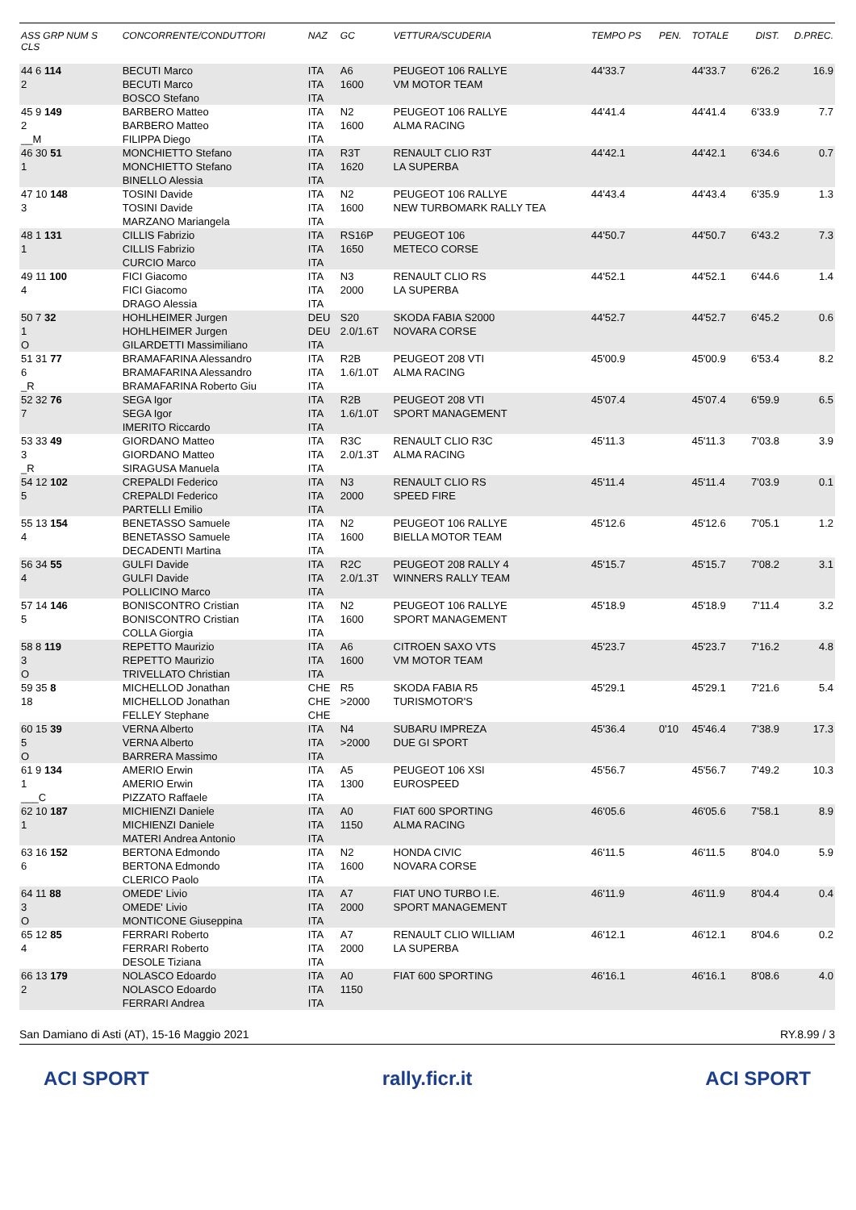| ASS GRP NUM S CLS | CONCORRENTE/CONDUTTORI | NAZ | GC | VETTURA/SCUDERIA | TEMPO PS | PEN. | TOTALE | DIST. | D.PREC. |
| --- | --- | --- | --- | --- | --- | --- | --- | --- | --- |
| 44 6 114 2 | BECUTI Marco BECUTI Marco BOSCO Stefano | ITA ITA ITA | A6 1600 | PEUGEOT 106 RALLYE VM MOTOR TEAM | 44'33.7 | | 44'33.7 | 6'26.2 | 16.9 |
| 45 9 149 2 __M | BARBERO Matteo BARBERO Matteo FILIPPA Diego | ITA ITA ITA | N2 1600 | PEUGEOT 106 RALLYE ALMA RACING | 44'41.4 | | 44'41.4 | 6'33.9 | 7.7 |
| 46 30 51 1 | MONCHIETTO Stefano MONCHIETTO Stefano BINELLO Alessia | ITA ITA ITA | R3T 1620 | RENAULT CLIO R3T LA SUPERBA | 44'42.1 | | 44'42.1 | 6'34.6 | 0.7 |
| 47 10 148 3 | TOSINI Davide TOSINI Davide MARZANO Mariangela | ITA ITA ITA | N2 1600 | PEUGEOT 106 RALLYE NEW TURBOMARK RALLY TEA | 44'43.4 | | 44'43.4 | 6'35.9 | 1.3 |
| 48 1 131 1 | CILLIS Fabrizio CILLIS Fabrizio CURCIO Marco | ITA ITA ITA | RS16P 1650 | PEUGEOT 106 METECO CORSE | 44'50.7 | | 44'50.7 | 6'43.2 | 7.3 |
| 49 11 100 4 | FICI Giacomo FICI Giacomo DRAGO Alessia | ITA ITA ITA | N3 2000 | RENAULT CLIO RS LA SUPERBA | 44'52.1 | | 44'52.1 | 6'44.6 | 1.4 |
| 50 7 32 1 O | HOHLHEIMER Jurgen HOHLHEIMER Jurgen GILARDETTI Massimiliano | DEU DEU ITA | S20 2.0/1.6T | SKODA FABIA S2000 NOVARA CORSE | 44'52.7 | | 44'52.7 | 6'45.2 | 0.6 |
| 51 31 77 6 _R | BRAMAFARINA Alessandro BRAMAFARINA Alessandro BRAMAFARINA Roberto Giu | ITA ITA ITA | R2B 1.6/1.0T | PEUGEOT 208 VTI ALMA RACING | 45'00.9 | | 45'00.9 | 6'53.4 | 8.2 |
| 52 32 76 7 | SEGA Igor SEGA Igor IMERITO Riccardo | ITA ITA ITA | R2B 1.6/1.0T | PEUGEOT 208 VTI SPORT MANAGEMENT | 45'07.4 | | 45'07.4 | 6'59.9 | 6.5 |
| 53 33 49 3 _R | GIORDANO Matteo GIORDANO Matteo SIRAGUSA Manuela | ITA ITA ITA | R3C 2.0/1.3T | RENAULT CLIO R3C ALMA RACING | 45'11.3 | | 45'11.3 | 7'03.8 | 3.9 |
| 54 12 102 5 | CREPALDI Federico CREPALDI Federico PARTELLI Emilio | ITA ITA ITA | N3 2000 | RENAULT CLIO RS SPEED FIRE | 45'11.4 | | 45'11.4 | 7'03.9 | 0.1 |
| 55 13 154 4 | BENETASSO Samuele BENETASSO Samuele DECADENTI Martina | ITA ITA ITA | N2 1600 | PEUGEOT 106 RALLYE BIELLA MOTOR TEAM | 45'12.6 | | 45'12.6 | 7'05.1 | 1.2 |
| 56 34 55 4 | GULFI Davide GULFI Davide POLLICINO Marco | ITA ITA ITA | R2C 2.0/1.3T | PEUGEOT 208 RALLY 4 WINNERS RALLY TEAM | 45'15.7 | | 45'15.7 | 7'08.2 | 3.1 |
| 57 14 146 5 | BONISCONTRO Cristian BONISCONTRO Cristian COLLA Giorgia | ITA ITA ITA | N2 1600 | PEUGEOT 106 RALLYE SPORT MANAGEMENT | 45'18.9 | | 45'18.9 | 7'11.4 | 3.2 |
| 58 8 119 3 O | REPETTO Maurizio REPETTO Maurizio TRIVELLATO Christian | ITA ITA ITA | A6 1600 | CITROEN SAXO VTS VM MOTOR TEAM | 45'23.7 | | 45'23.7 | 7'16.2 | 4.8 |
| 59 35 8 18 | MICHELLOD Jonathan MICHELLOD Jonathan FELLEY Stephane | CHE CHE CHE | R5 >2000 | SKODA FABIA R5 TURISMOTOR'S | 45'29.1 | | 45'29.1 | 7'21.6 | 5.4 |
| 60 15 39 5 O | VERNA Alberto VERNA Alberto BARRERA Massimo | ITA ITA ITA | N4 >2000 | SUBARU IMPREZA DUE GI SPORT | 45'36.4 | 0'10 | 45'46.4 | 7'38.9 | 17.3 |
| 61 9 134 1 ___C | AMERIO Erwin AMERIO Erwin PIZZATO Raffaele | ITA ITA ITA | A5 1300 | PEUGEOT 106 XSI EUROSPEED | 45'56.7 | | 45'56.7 | 7'49.2 | 10.3 |
| 62 10 187 1 | MICHIENZI Daniele MICHIENZI Daniele MATERI Andrea Antonio | ITA ITA ITA | A0 1150 | FIAT 600 SPORTING ALMA RACING | 46'05.6 | | 46'05.6 | 7'58.1 | 8.9 |
| 63 16 152 6 | BERTONA Edmondo BERTONA Edmondo CLERICO Paolo | ITA ITA ITA | N2 1600 | HONDA CIVIC NOVARA CORSE | 46'11.5 | | 46'11.5 | 8'04.0 | 5.9 |
| 64 11 88 3 O | OMEDE' Livio OMEDE' Livio MONTICONE Giuseppina | ITA ITA ITA | A7 2000 | FIAT UNO TURBO I.E. SPORT MANAGEMENT | 46'11.9 | | 46'11.9 | 8'04.4 | 0.4 |
| 65 12 85 4 | FERRARI Roberto FERRARI Roberto DESOLE Tiziana | ITA ITA ITA | A7 2000 | RENAULT CLIO WILLIAM LA SUPERBA | 46'12.1 | | 46'12.1 | 8'04.6 | 0.2 |
| 66 13 179 2 | NOLASCO Edoardo NOLASCO Edoardo FERRARI Andrea | ITA ITA ITA | A0 1150 | FIAT 600 SPORTING | 46'16.1 | | 46'16.1 | 8'08.6 | 4.0 |
San Damiano di Asti (AT), 15-16 Maggio 2021 RY.8.99 / 3
ACI SPORT rally.ficr.it ACI SPORT